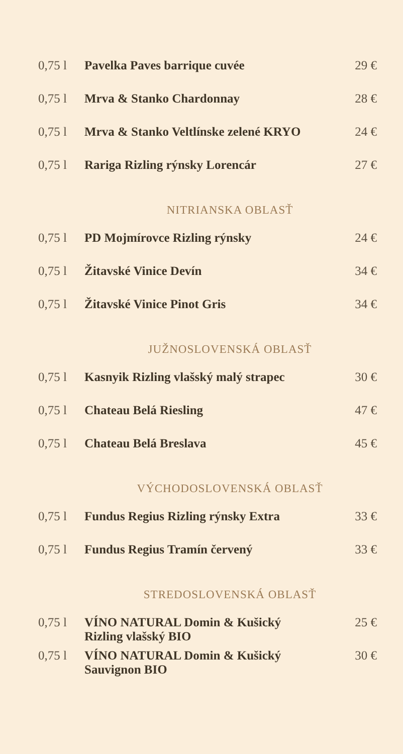| 0,75 l | Pavelka Paves barrique cuvée | 29 € |
| 0,75 l | Mrva & Stanko Chardonnay | 28 € |
| 0,75 l | Mrva & Stanko Veltlínske zelené KRYO | 24 € |
| 0,75 l | Rariga Rizling rýnsky Lorencár | 27 € |
| NITRIANSKA OBLASŤ | | |
| 0,75 l | PD Mojmírovce Rizling rýnsky | 24 € |
| 0,75 l | Žitavské Vinice Devín | 34 € |
| 0,75 l | Žitavské Vinice Pinot Gris | 34 € |
| JUŽNOSLOVENSKÁ OBLASŤ | | |
| 0,75 l | Kasnyik Rizling vlašský malý strapec | 30 € |
| 0,75 l | Chateau Belá Riesling | 47 € |
| 0,75 l | Chateau Belá Breslava | 45 € |
| VÝCHODOSLOVENSKÁ OBLASŤ | | |
| 0,75 l | Fundus Regius Rizling rýnsky Extra | 33 € |
| 0,75 l | Fundus Regius Tramín červený | 33 € |
| STREDOSLOVENSKÁ OBLASŤ | | |
| 0,75 l | VÍNO NATURAL Domin & Kušický Rizling vlašský BIO | 25 € |
| 0,75 l | VÍNO NATURAL Domin & Kušický Sauvignon BIO | 30 € |